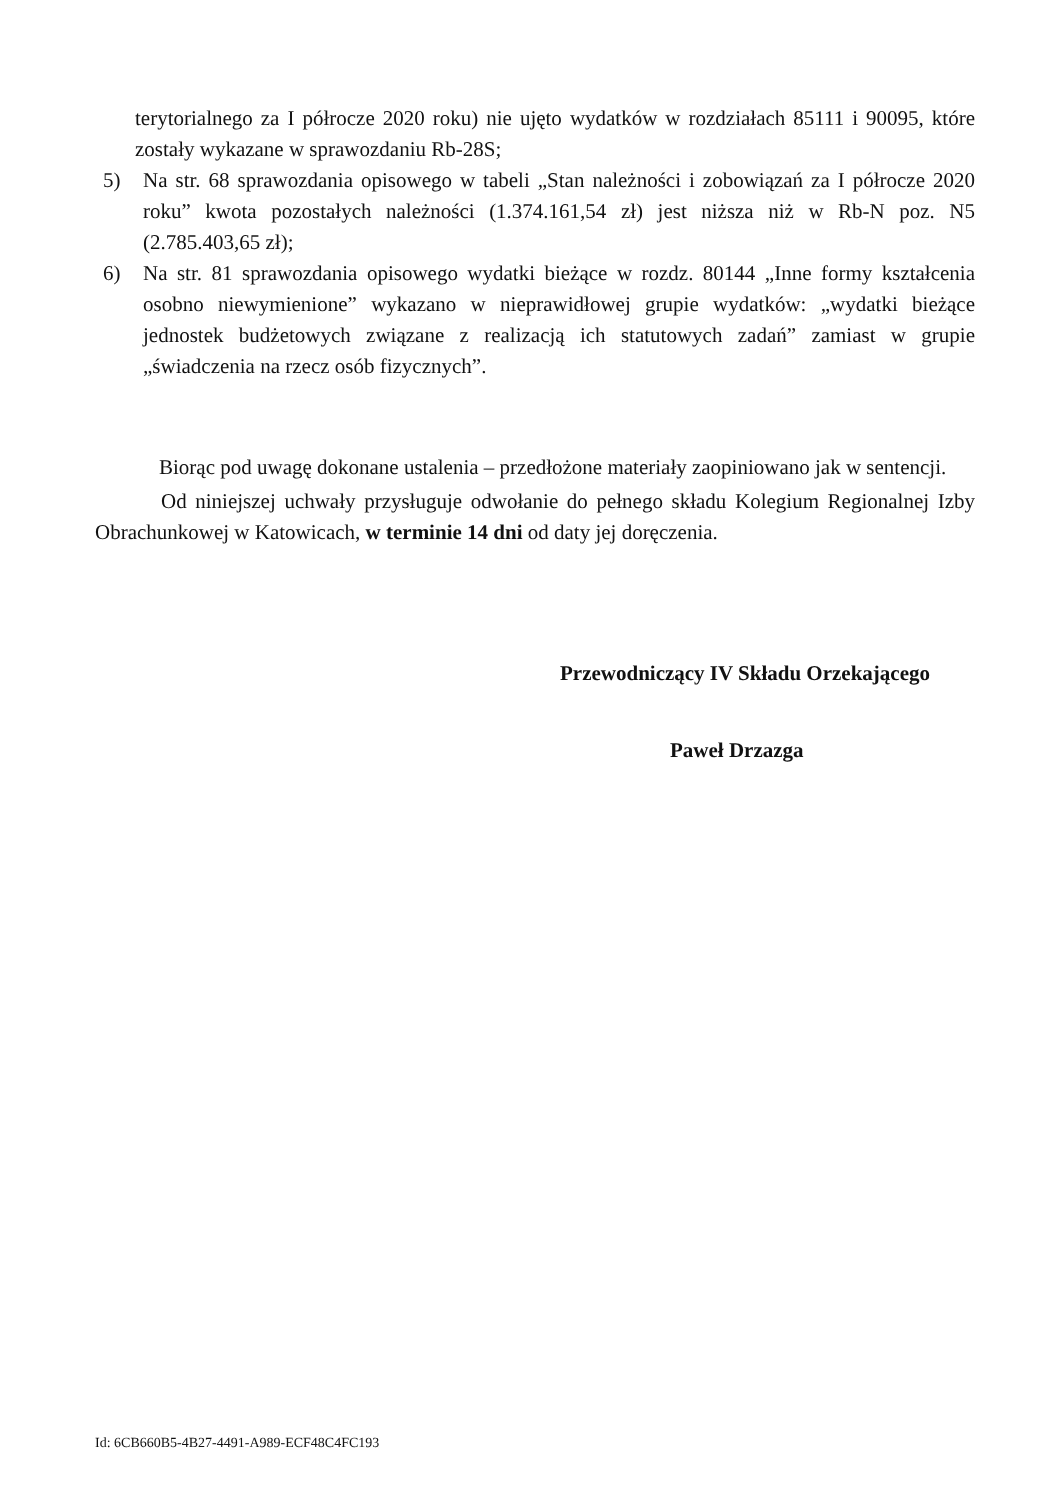terytorialnego za I półrocze 2020 roku) nie ujęto wydatków w rozdziałach 85111 i 90095, które zostały wykazane w sprawozdaniu Rb-28S;
5) Na str. 68 sprawozdania opisowego w tabeli „Stan należności i zobowiązań za I półrocze 2020 roku” kwota pozostałych należności (1.374.161,54 zł) jest niższa niż w Rb-N poz. N5 (2.785.403,65 zł);
6) Na str. 81 sprawozdania opisowego wydatki bieżące w rozdz. 80144 „Inne formy kształcenia osobno niewymienione” wykazano w nieprawidłowej grupie wydatków: „wydatki bieżące jednostek budżetowych związane z realizacją ich statutowych zadań” zamiast w grupie „świadczenia na rzecz osób fizycznych”.
Biorąc pod uwagę dokonane ustalenia – przedłożone materiały zaopiniowano jak w sentencji.
Od niniejszej uchwały przysługuje odwołanie do pełnego składu Kolegium Regionalnej Izby Obrachunkowej w Katowicach, w terminie 14 dni od daty jej doręczenia.
Przewodniczący IV Składu Orzekającego
Paweł Drzazga
Id: 6CB660B5-4B27-4491-A989-ECF48C4FC193